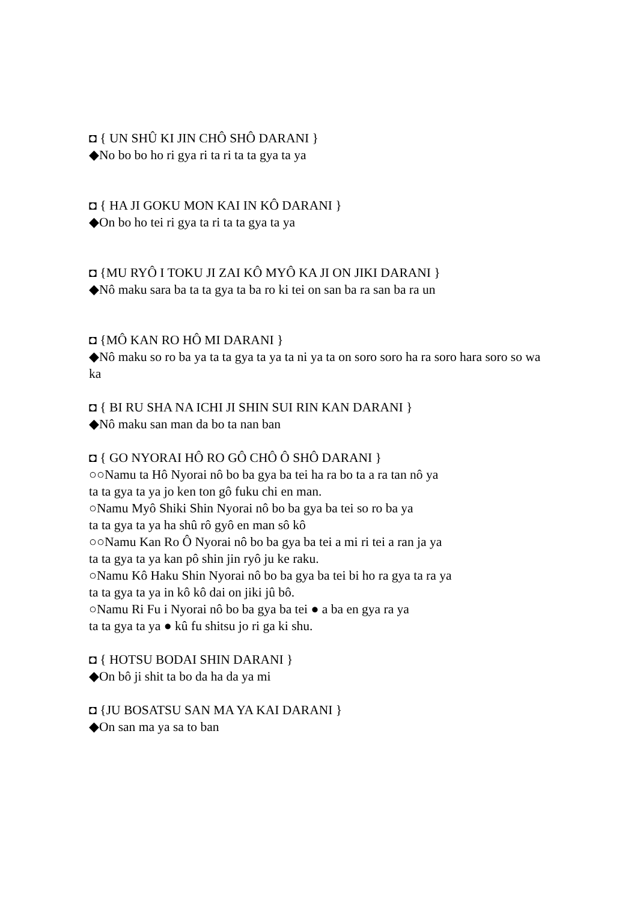◘ { UN SHÛ KI JIN CHÔ SHÔ DARANI }
◆No bo bo ho ri gya ri ta ri ta ta gya ta ya
◘ { HA JI GOKU MON KAI IN KÔ DARANI }
◆On bo ho tei ri gya ta ri ta ta gya ta ya
◘ {MU RYÔ I TOKU JI ZAI KÔ MYÔ KA JI ON JIKI DARANI }
◆Nô maku sara ba ta ta gya ta ba ro ki tei on san ba ra san ba ra un
◘ {MÔ KAN RO HÔ MI DARANI }
◆Nô maku so ro ba ya ta ta gya ta ya ta ni ya ta on soro soro ha ra soro hara soro so wa ka
◘ { BI RU SHA NA ICHI JI SHIN SUI RIN KAN DARANI }
◆Nô maku san man da bo ta nan ban
◘ { GO NYORAI HÔ RO GÔ CHÔ Ô SHÔ DARANI }
○○Namu ta Hô Nyorai nô bo ba gya ba tei ha ra bo ta a ra tan nô ya
ta ta gya ta ya jo ken ton gô fuku chi en man.
○Namu Myô Shiki Shin Nyorai nô bo ba gya ba tei so ro ba ya
ta ta gya ta ya ha shû rô gyô en man sô kô
○○Namu Kan Ro Ô Nyorai nô bo ba gya ba tei a mi ri tei a ran ja ya
ta ta gya ta ya kan pô shin jin ryô ju ke raku.
○Namu Kô Haku Shin Nyorai nô bo ba gya ba tei bi ho ra gya ta ra ya
ta ta gya ta ya in kô kô dai on jiki jû bô.
○Namu Ri Fu i Nyorai nô bo ba gya ba tei ● a ba en gya ra ya
ta ta gya ta ya ● kû fu shitsu jo ri ga ki shu.
◘ { HOTSU BODAI SHIN DARANI }
◆On bô ji shit ta bo da ha da ya mi
◘ {JU BOSATSU SAN MA YA KAI DARANI }
◆On san ma ya sa to ban